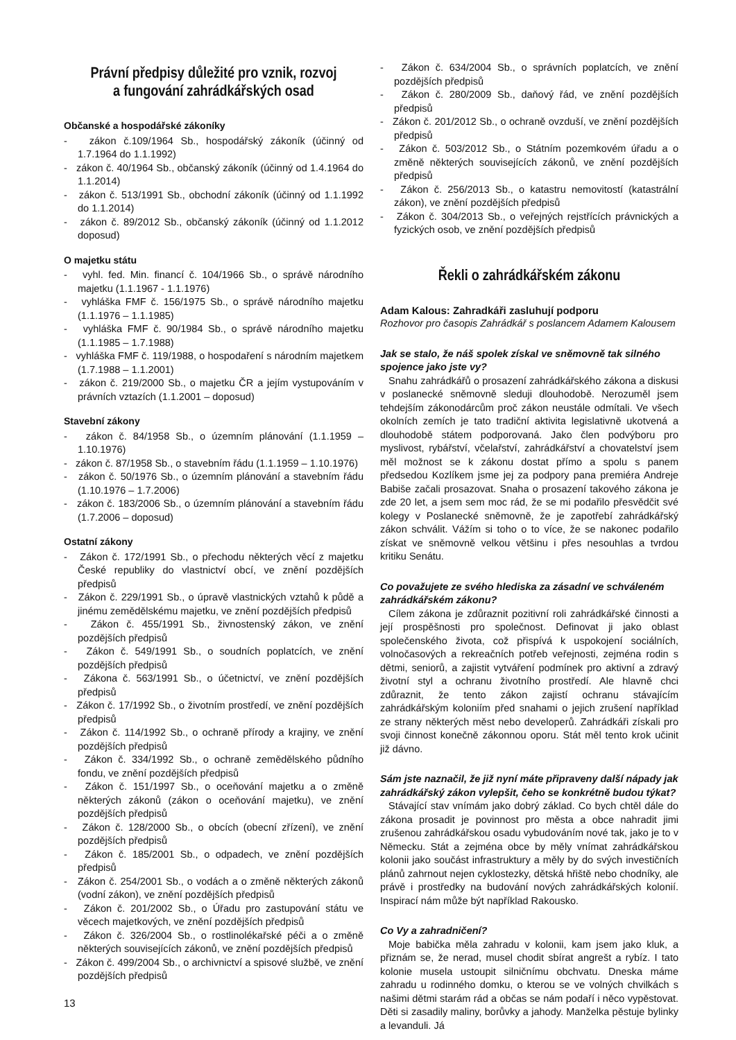Právní předpisy důležité pro vznik, rozvoj
a fungování zahrádkářských osad
Občanské a hospodářské zákoníky
- zákon č.109/1964 Sb., hospodářský zákoník (účinný od 1.7.1964 do 1.1.1992)
- zákon č. 40/1964 Sb., občanský zákoník (účinný od 1.4.1964 do 1.1.2014)
- zákon č. 513/1991 Sb., obchodní zákoník (účinný od 1.1.1992 do 1.1.2014)
- zákon č. 89/2012 Sb., občanský zákoník (účinný od 1.1.2012 doposud)
O majetku státu
- vyhl. fed. Min. financí č. 104/1966 Sb., o správě národního majetku (1.1.1967 - 1.1.1976)
- vyhláška FMF č. 156/1975 Sb., o správě národního majetku (1.1.1976 – 1.1.1985)
- vyhláška FMF č. 90/1984 Sb., o správě národního majetku (1.1.1985 – 1.7.1988)
- vyhláška FMF č. 119/1988, o hospodaření s národním majetkem (1.7.1988 – 1.1.2001)
- zákon č. 219/2000 Sb., o majetku ČR a jejím vystupováním v právních vztazích (1.1.2001 – doposud)
Stavební zákony
- zákon č. 84/1958 Sb., o územním plánování (1.1.1959 – 1.10.1976)
- zákon č. 87/1958 Sb., o stavebním řádu (1.1.1959 – 1.10.1976)
- zákon č. 50/1976 Sb., o územním plánování a stavebním řádu (1.10.1976 – 1.7.2006)
- zákon č. 183/2006 Sb., o územním plánování a stavebním řádu (1.7.2006 – doposud)
Ostatní zákony
- Zákon č. 172/1991 Sb., o přechodu některých věcí z majetku České republiky do vlastnictví obcí, ve znění pozdějších předpisů
- Zákon č. 229/1991 Sb., o úpravě vlastnických vztahů k půdě a jinému zemědělskému majetku, ve znění pozdějších předpisů
- Zákon č. 455/1991 Sb., živnostenský zákon, ve znění pozdějších předpisů
- Zákon č. 549/1991 Sb., o soudních poplatcích, ve znění pozdějších předpisů
- Zákona č. 563/1991 Sb., o účetnictví, ve znění pozdějších předpisů
- Zákon č. 17/1992 Sb., o životním prostředí, ve znění pozdějších předpisů
- Zákon č. 114/1992 Sb., o ochraně přírody a krajiny, ve znění pozdějších předpisů
- Zákon č. 334/1992 Sb., o ochraně zemědělského půdního fondu, ve znění pozdějších předpisů
- Zákon č. 151/1997 Sb., o oceňování majetku a o změně některých zákonů (zákon o oceňování majetku), ve znění pozdějších předpisů
- Zákon č. 128/2000 Sb., o obcích (obecní zřízení), ve znění pozdějších předpisů
- Zákon č. 185/2001 Sb., o odpadech, ve znění pozdějších předpisů
- Zákon č. 254/2001 Sb., o vodách a o změně některých zákonů (vodní zákon), ve znění pozdějších předpisů
- Zákon č. 201/2002 Sb., o Úřadu pro zastupování státu ve věcech majetkových, ve znění pozdějších předpisů
- Zákon č. 326/2004 Sb., o rostlinolékařské péči a o změně některých souvisejících zákonů, ve znění pozdějších předpisů
- Zákon č. 499/2004 Sb., o archivnictví a spisové službě, ve znění pozdějších předpisů
- Zákon č. 634/2004 Sb., o správních poplatcích, ve znění pozdějších předpisů
- Zákon č. 280/2009 Sb., daňový řád, ve znění pozdějších předpisů
- Zákon č. 201/2012 Sb., o ochraně ovzduší, ve znění pozdějších předpisů
- Zákon č. 503/2012 Sb., o Státním pozemkovém úřadu a o změně některých souvisejících zákonů, ve znění pozdějších předpisů
- Zákon č. 256/2013 Sb., o katastru nemovitostí (katastrální zákon), ve znění pozdějších předpisů
- Zákon č. 304/2013 Sb., o veřejných rejstřících právnických a fyzických osob, ve znění pozdějších předpisů
Řekli o zahrádkářském zákonu
Adam Kalous: Zahradkáři zasluhují podporu
Rozhovor pro časopis Zahrádkář s poslancem Adamem Kalousem
Jak se stalo, že náš spolek získal ve sněmovně tak silného spojence jako jste vy?
Snahu zahrádkářů o prosazení zahrádkářského zákona a diskusi v poslanecké sněmovně sleduji dlouhodobě. Nerozuměl jsem tehdejším zákonodárcům proč zákon neustále odmítali. Ve všech okolních zemích je tato tradiční aktivita legislativně ukotvená a dlouhodobě státem podporovaná. Jako člen podvýboru pro myslivost, rybářství, včelařství, zahrádkářství a chovatelství jsem měl možnost se k zákonu dostat přímo a spolu s panem předsedou Kozlíkem jsme jej za podpory pana premiéra Andreje Babiše začali prosazovat. Snaha o prosazení takového zákona je zde 20 let, a jsem sem moc rád, že se mi podařilo přesvědčit své kolegy v Poslanecké sněmovně, že je zapotřebí zahrádkářský zákon schválit. Vážím si toho o to více, že se nakonec podařilo získat ve sněmovně velkou většinu i přes nesouhlas a tvrdou kritiku Senátu.
Co považujete ze svého hlediska za zásadní ve schváleném zahrádkářském zákonu?
Cílem zákona je zdůraznit pozitivní roli zahrádkářské činnosti a její prospěšnosti pro společnost. Definovat ji jako oblast společenského života, což přispívá k uspokojení sociálních, volnočasových a rekreačních potřeb veřejnosti, zejména rodin s dětmi, seniorů, a zajistit vytváření podmínek pro aktivní a zdravý životní styl a ochranu životního prostředí. Ale hlavně chci zdůraznit, že tento zákon zajistí ochranu stávajícím zahrádkářským koloniím před snahami o jejich zrušení například ze strany některých měst nebo developerů. Zahrádkáři získali pro svoji činnost konečně zákonnou oporu. Stát měl tento krok učinit již dávno.
Sám jste naznačil, že již nyní máte připraveny další nápady jak zahrádkářský zákon vylepšit, čeho se konkrétně budou týkat?
Stávající stav vnímám jako dobrý základ. Co bych chtěl dále do zákona prosadit je povinnost pro města a obce nahradit jimi zrušenou zahrádkářskou osadu vybudováním nové tak, jako je to v Německu. Stát a zejména obce by měly vnímat zahrádkářskou kolonii jako součást infrastruktury a měly by do svých investičních plánů zahrnout nejen cyklostezky, dětská hřiště nebo chodníky, ale právě i prostředky na budování nových zahrádkářských kolonií. Inspirací nám může být například Rakousko.
Co Vy a zahradničení?
Moje babička měla zahradu v kolonii, kam jsem jako kluk, a přiznám se, že nerad, musel chodit sbírat angrešt a rybíz. I tato kolonie musela ustoupit silničnímu obchvatu. Dneska máme zahradu u rodinného domku, o kterou se ve volných chvilkách s našimi dětmi starám rád a občas se nám podaří i něco vypěstovat. Děti si zasadily maliny, borůvky a jahody. Manželka pěstuje bylinky a levanduli. Já
13